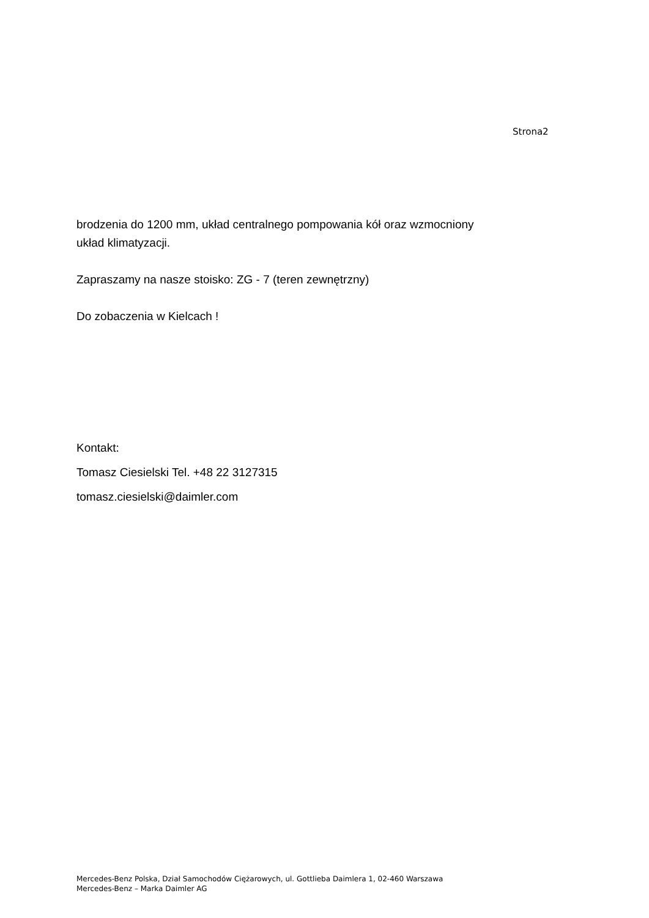Strona2
brodzenia do 1200 mm, układ centralnego pompowania kół oraz wzmocniony układ klimatyzacji.
Zapraszamy na nasze stoisko: ZG - 7 (teren zewnętrzny)
Do zobaczenia w Kielcach !
Kontakt:
Tomasz Ciesielski Tel. +48 22 3127315
tomasz.ciesielski@daimler.com
Mercedes-Benz Polska, Dział Samochodów Ciężarowych, ul. Gottlieba Daimlera 1, 02-460 Warszawa
Mercedes-Benz – Marka Daimler AG